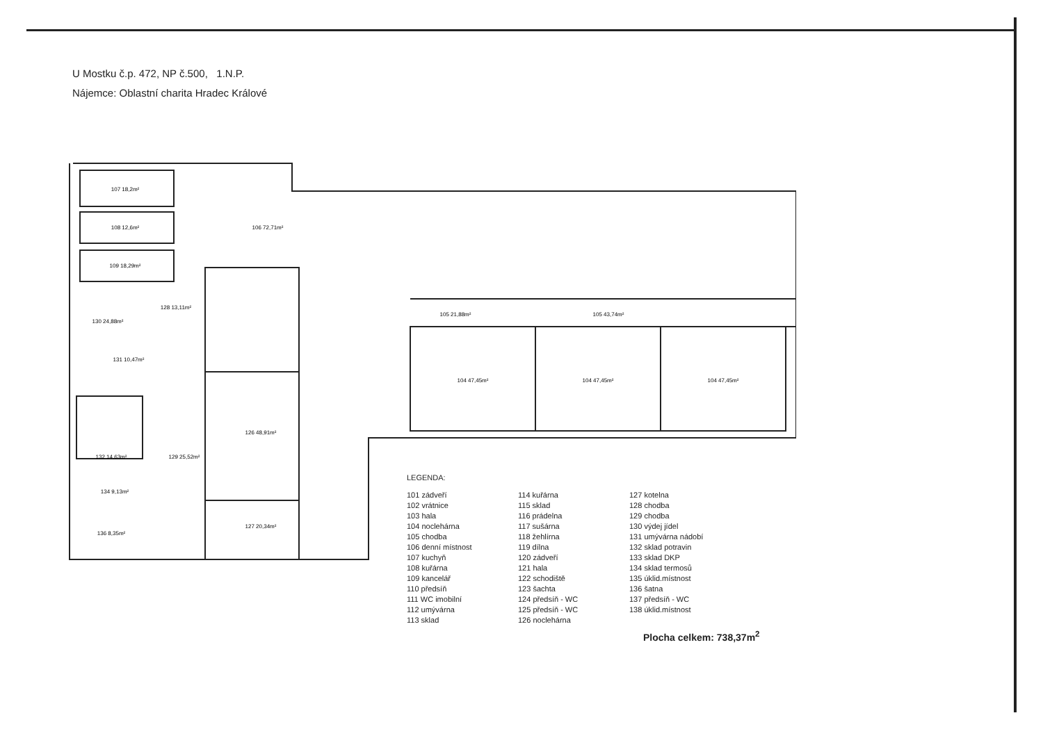U Mostku č.p. 472, NP č.500, 1.N.P.
Nájemce: Oblastní charita Hradec Králové
107 18,2m²
108 12,6m²
109 18,29m²
106 72,71m²
105 21,88m²
105 43,74m²
104 47,45m²
104 47,45m²
104 47,45m²
126 48,91m²
127 20,34m²
132 14,63m²
130 24,88m²
131 10,47m²
129 25,52m²
134 9,13m²
136 8,35m²
128 13,11m²
LEGENDA:
101 zádveří
102 vrátnice
103 hala
104 noclehárna
105 chodba
106 denní místnost
107 kuchyň
108 kuřárna
109 kancelář
110 předsíň
111 WC imobilní
112 umývárna
113 sklad
114 kuřárna
115 sklad
116 prádelna
117 sušárna
118 žehlírna
119 dílna
120 zádveří
121 hala
122 schodiště
123 šachta
124 předsíň - WC
125 předsíň - WC
126 noclehárna
127 kotelna
128 chodba
129 chodba
130 výdej jídel
131 umývárna nádobí
132 sklad potravin
133 sklad DKP
134 sklad termosů
135 úklid.místnost
136 šatna
137 předsíň - WC
138 úklid.místnost
Plocha celkem: 738,37m<sup>2</sup>